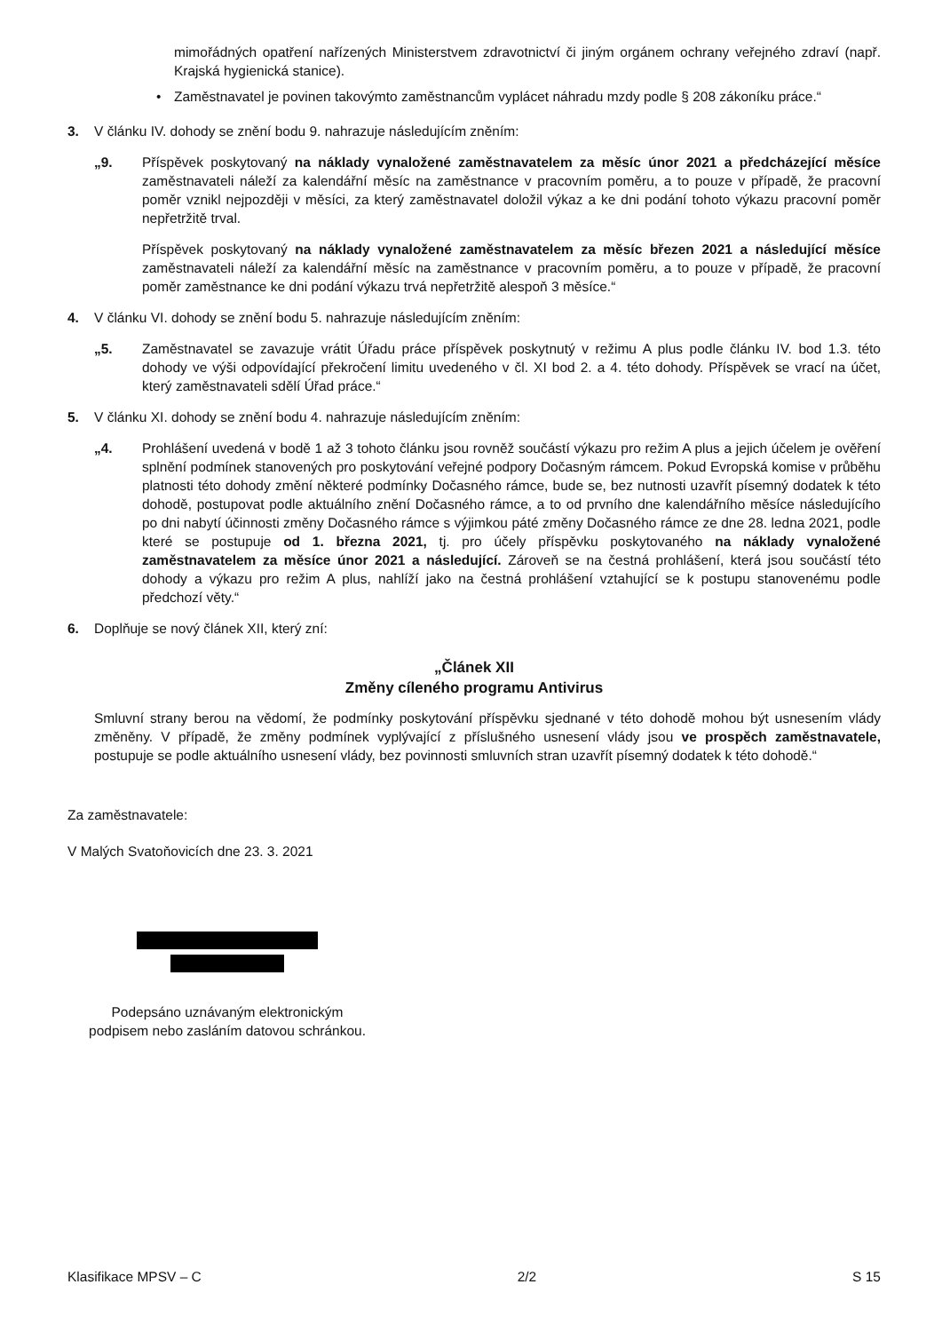mimořádných opatření nařízených Ministerstvem zdravotnictví či jiným orgánem ochrany veřejného zdraví (např. Krajská hygienická stanice).
• Zaměstnavatel je povinen takovýmto zaměstnancům vyplácet náhradu mzdy podle § 208 zákoníku práce.“
3. V článku IV. dohody se znění bodu 9. nahrazuje následujícím zněním:
„9. Příspěvek poskytovaný na náklady vynaložené zaměstnavatelem za měsíc únor 2021 a předcházející měsíce zaměstnavateli náleží za kalendářní měsíc na zaměstnance v pracovním poměru, a to pouze v případě, že pracovní poměr vznikl nejpozději v měsíci, za který zaměstnavatel doložil výkaz a ke dni podání tohoto výkazu pracovní poměr nepřetržitě trval.
Příspěvek poskytovaný na náklady vynaložené zaměstnavatelem za měsíc březen 2021 a následující měsíce zaměstnavateli náleží za kalendářní měsíc na zaměstnance v pracovním poměru, a to pouze v případě, že pracovní poměr zaměstnance ke dni podání výkazu trvá nepřetržitě alespoň 3 měsíce.“
4. V článku VI. dohody se znění bodu 5. nahrazuje následujícím zněním:
„5. Zaměstnavatel se zavazuje vrátit Úřadu práce příspěvek poskytnutý v režimu A plus podle článku IV. bod 1.3. této dohody ve výši odpovídající překročení limitu uvedeného v čl. XI bod 2. a 4. této dohody. Příspěvek se vrací na účet, který zaměstnavateli sdělí Úřad práce.“
5. V článku XI. dohody se znění bodu 4. nahrazuje následujícím zněním:
„4. Prohlášení uvedená v bodě 1 až 3 tohoto článku jsou rovněž součástí výkazu pro režim A plus a jejich účelem je ověření splnění podmínek stanovených pro poskytování veřejné podpory Dočasným rámcem. Pokud Evropská komise v průběhu platnosti této dohody změní některé podmínky Dočasného rámce, bude se, bez nutnosti uzavřít písemný dodatek k této dohodě, postupovat podle aktuálního znění Dočasného rámce, a to od prvního dne kalendářního měsíce následujícího po dni nabytí účinnosti změny Dočasného rámce s výjimkou páté změny Dočasného rámce ze dne 28. ledna 2021, podle které se postupuje od 1. března 2021, tj. pro účely příspěvku poskytovaného na náklady vynaložené zaměstnavatelem za měsíce únor 2021 a následující. Zároveň se na čestná prohlášení, která jsou součástí této dohody a výkazu pro režim A plus, nahlíží jako na čestná prohlášení vztahující se k postupu stanovenému podle předchozí věty.“
6. Doplňuje se nový článek XII, který zní:
„Článek XII
Změny cíleného programu Antivirus
Smluvní strany berou na vědomí, že podmínky poskytování příspěvku sjednané v této dohodě mohou být usnesením vlády změněny. V případě, že změny podmínek vyplývající z příslušného usnesení vlády jsou ve prospěch zaměstnavatele, postupuje se podle aktuálního usnesení vlády, bez povinnosti smluvních stran uzavřít písemný dodatek k této dohodě.“
Za zaměstnavatele:
V Malých Svatoňovicích dne 23. 3. 2021
Podepsáno uznávaným elektronickým
podpisem nebo zasláním datovou schránkou.
Klasifikace MPSV – C 2/2 S 15